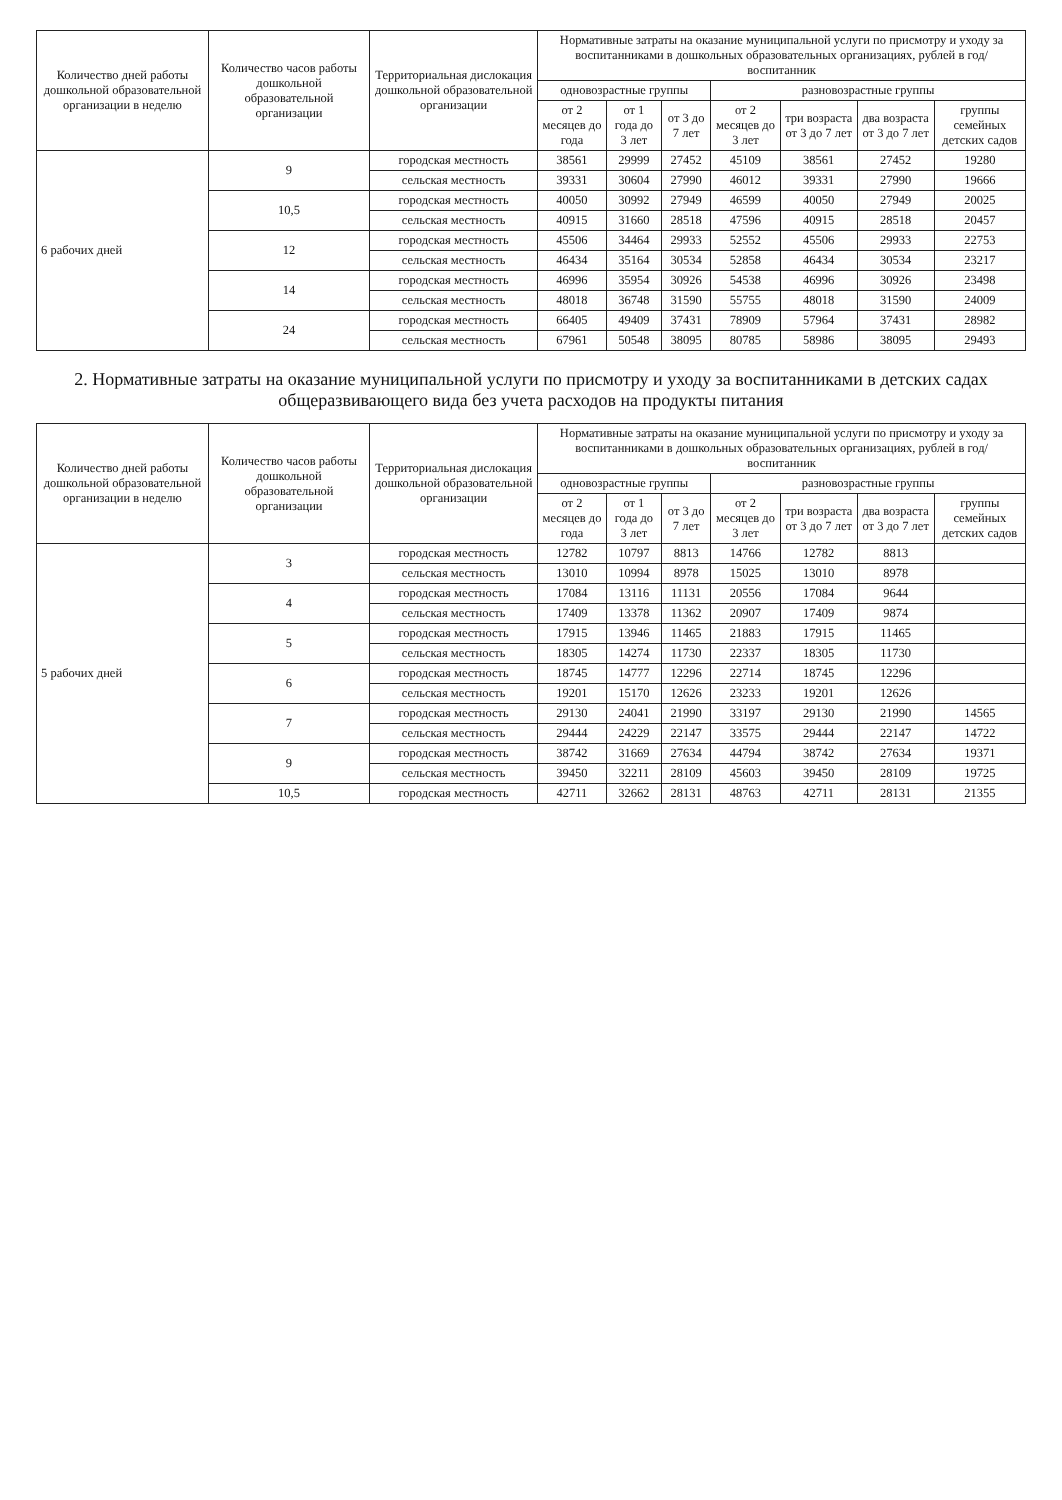| Количество дней работы дошкольной образовательной организации в неделю | Количество часов работы дошкольной образовательной организации | Территориальная дислокация дошкольной образовательной организации | Нормативные затраты на оказание муниципальной услуги по присмотру и уходу за воспитанниками в дошкольных образовательных организациях, рублей в год/воспитанник | | | | | | |
| --- | --- | --- | --- | --- | --- | --- | --- | --- | --- |
| | | | одновозрастные группы | | | разновозрастные группы | | | |
| | | | от 2 месяцев до года | от 1 года до 3 лет | от 3 до 7 лет | от 2 месяцев до 3 лет | три возраста от 3 до 7 лет | два возраста от 3 до 7 лет | группы семейных детских садов |
| 6 рабочих дней | 9 | городская местность | 38561 | 29999 | 27452 | 45109 | 38561 | 27452 | 19280 |
| | | сельская местность | 39331 | 30604 | 27990 | 46012 | 39331 | 27990 | 19666 |
| | 10,5 | городская местность | 40050 | 30992 | 27949 | 46599 | 40050 | 27949 | 20025 |
| | | сельская местность | 40915 | 31660 | 28518 | 47596 | 40915 | 28518 | 20457 |
| | 12 | городская местность | 45506 | 34464 | 29933 | 52552 | 45506 | 29933 | 22753 |
| | | сельская местность | 46434 | 35164 | 30534 | 52858 | 46434 | 30534 | 23217 |
| | 14 | городская местность | 46996 | 35954 | 30926 | 54538 | 46996 | 30926 | 23498 |
| | | сельская местность | 48018 | 36748 | 31590 | 55755 | 48018 | 31590 | 24009 |
| | 24 | городская местность | 66405 | 49409 | 37431 | 78909 | 57964 | 37431 | 28982 |
| | | сельская местность | 67961 | 50548 | 38095 | 80785 | 58986 | 38095 | 29493 |
2. Нормативные затраты на оказание муниципальной услуги по присмотру и уходу за воспитанниками в детских садах общеразвивающего вида без учета расходов на продукты питания
| Количество дней работы дошкольной образовательной организации в неделю | Количество часов работы дошкольной образовательной организации | Территориальная дислокация дошкольной образовательной организации | Нормативные затраты на оказание муниципальной услуги по присмотру и уходу за воспитанниками в дошкольных образовательных организациях, рублей в год/воспитанник | | | | | | |
| --- | --- | --- | --- | --- | --- | --- | --- | --- | --- |
| | | | одновозрастные группы | | | разновозрастные группы | | | |
| | | | от 2 месяцев до года | от 1 года до 3 лет | от 3 до 7 лет | от 2 месяцев до 3 лет | три возраста от 3 до 7 лет | два возраста от 3 до 7 лет | группы семейных детских садов |
| 5 рабочих дней | 3 | городская местность | 12782 | 10797 | 8813 | 14766 | 12782 | 8813 | |
| | | сельская местность | 13010 | 10994 | 8978 | 15025 | 13010 | 8978 | |
| | 4 | городская местность | 17084 | 13116 | 11131 | 20556 | 17084 | 9644 | |
| | | сельская местность | 17409 | 13378 | 11362 | 20907 | 17409 | 9874 | |
| | 5 | городская местность | 17915 | 13946 | 11465 | 21883 | 17915 | 11465 | |
| | | сельская местность | 18305 | 14274 | 11730 | 22337 | 18305 | 11730 | |
| | 6 | городская местность | 18745 | 14777 | 12296 | 22714 | 18745 | 12296 | |
| | | сельская местность | 19201 | 15170 | 12626 | 23233 | 19201 | 12626 | |
| | 7 | городская местность | 29130 | 24041 | 21990 | 33197 | 29130 | 21990 | 14565 |
| | | сельская местность | 29444 | 24229 | 22147 | 33575 | 29444 | 22147 | 14722 |
| | 9 | городская местность | 38742 | 31669 | 27634 | 44794 | 38742 | 27634 | 19371 |
| | | сельская местность | 39450 | 32211 | 28109 | 45603 | 39450 | 28109 | 19725 |
| | 10,5 | городская местность | 42711 | 32662 | 28131 | 48763 | 42711 | 28131 | 21355 |